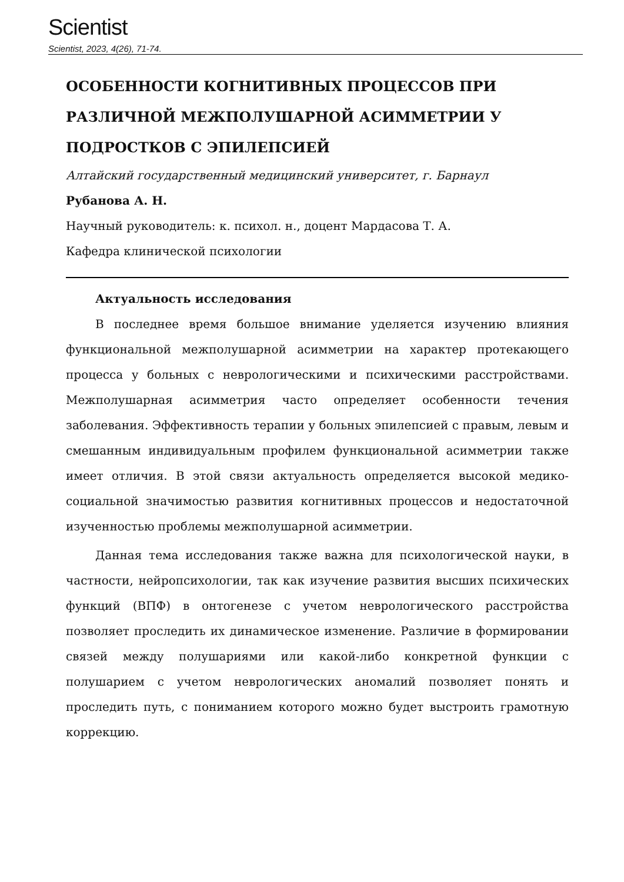Scientist
Scientist, 2023, 4(26), 71-74.
ОСОБЕННОСТИ КОГНИТИВНЫХ ПРОЦЕССОВ ПРИ РАЗЛИЧНОЙ МЕЖПОЛУШАРНОЙ АСИММЕТРИИ У ПОДРОСТКОВ С ЭПИЛЕПСИЕЙ
Алтайский государственный медицинский университет, г. Барнаул
Рубанова А. Н.
Научный руководитель: к. психол. н., доцент Мардасова Т. А.
Кафедра клинической психологии
Актуальность исследования
В последнее время большое внимание уделяется изучению влияния функциональной межполушарной асимметрии на характер протекающего процесса у больных с неврологическими и психическими расстройствами. Межполушарная асимметрия часто определяет особенности течения заболевания. Эффективность терапии у больных эпилепсией с правым, левым и смешанным индивидуальным профилем функциональной асимметрии также имеет отличия. В этой связи актуальность определяется высокой медико-социальной значимостью развития когнитивных процессов и недостаточной изученностью проблемы межполушарной асимметрии.
Данная тема исследования также важна для психологической науки, в частности, нейропсихологии, так как изучение развития высших психических функций (ВПФ) в онтогенезе с учетом неврологического расстройства позволяет проследить их динамическое изменение. Различие в формировании связей между полушариями или какой-либо конкретной функции с полушарием с учетом неврологических аномалий позволяет понять и проследить путь, с пониманием которого можно будет выстроить грамотную коррекцию.